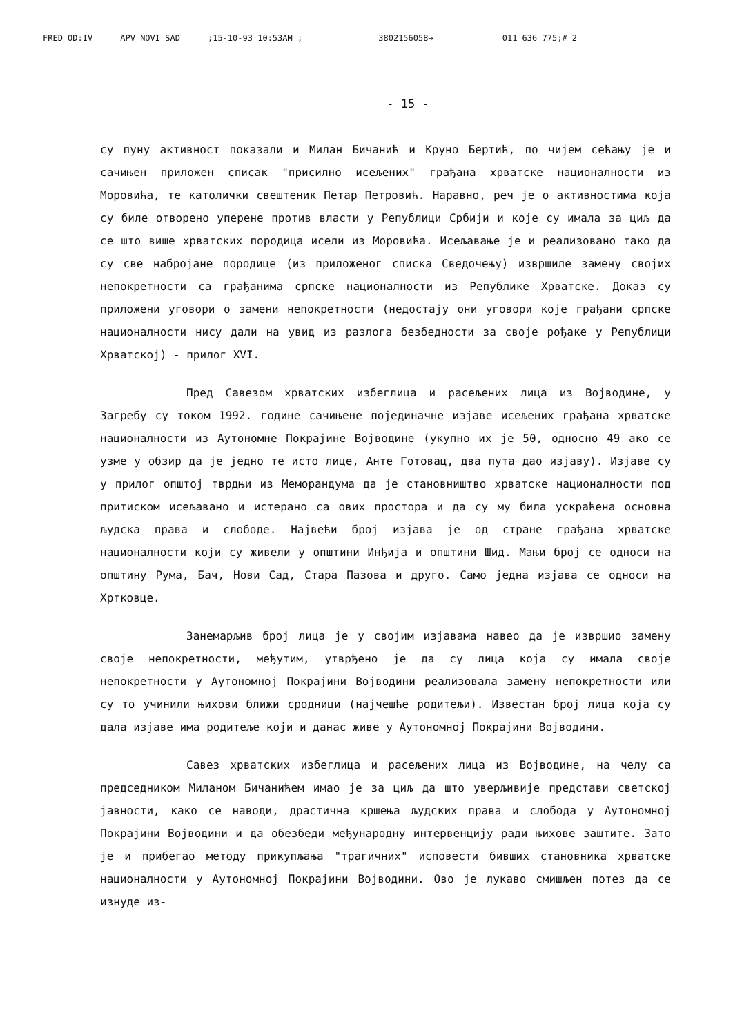FRED OD:IV APV NOVI SAD;15-10-93 10:53AM ; 3802156058→ 011 636 775;# 2
- 15 -
су пуну активност показали и Милан Бичанић и Круно Бертић, по чијем сећању је и сачињен приложен списак "присилно исељених" грађана хрватске националности из Моровића, те католички свештеник Петар Петровић. Наравно, реч је о активностима која су биле отворено уперене против власти у Републици Србији и које су имала за циљ да се што више хрватских породица исели из Моровића. Исељавање је и реализовано тако да су све набројане породице (из приложеног списка Сведочењу) извршиле замену својих непокретности са грађанима српске националности из Републике Хрватске. Доказ су приложени уговори о замени непокретности (недостају они уговори које грађани српске националности нису дали на увид из разлога безбедности за своје рођаке у Републици Хрватској) - прилог XVI.
Пред Савезом хрватских избеглица и расељених лица из Војводине, у Загребу су током 1992. године сачињене појединачне изјаве исељених грађана хрватске националности из Аутономне Покрајине Војводине (укупно их је 50, односно 49 ако се узме у обзир да је једно те исто лице, Анте Готовац, два пута дао изјаву). Изјаве су у прилог општој тврдњи из Меморандума да је становништво хрватске националности под притиском исељавано и истерано са ових простора и да су му била ускраћена основна људска права и слободе. Највећи број изјава је од стране грађана хрватске националности који су живели у општини Инђија и општини Шид. Мањи број се односи на општину Рума, Бач, Нови Сад, Стара Пазова и друго. Само једна изјава се односи на Хртковце.
Занемарљив број лица је у својим изјавама навео да је извршио замену своје непокретности, међутим, утврђено је да су лица која су имала своје непокретности у Аутономној Покрајини Војводини реализовала замену непокретности или су то учинили њихови ближи сродници (најчешће родитељи). Известан број лица која су дала изјаве има родитеље који и данас живе у Аутономној Покрајини Војводини.
Савез хрватских избеглица и расељених лица из Војводине, на челу са председником Миланом Бичанићем имао је за циљ да што уверљивије представи светској јавности, како се наводи, драстична кршења људских права и слобода у Аутономној Покрајини Војводини и да обезбеди међународну интервенцију ради њихове заштите. Зато је и прибегао методу прикупљања "трагичних" исповести бивших становника хрватске националности у Аутономној Покрајини Војводини. Ово је лукаво смишљен потез да се изнуде из-